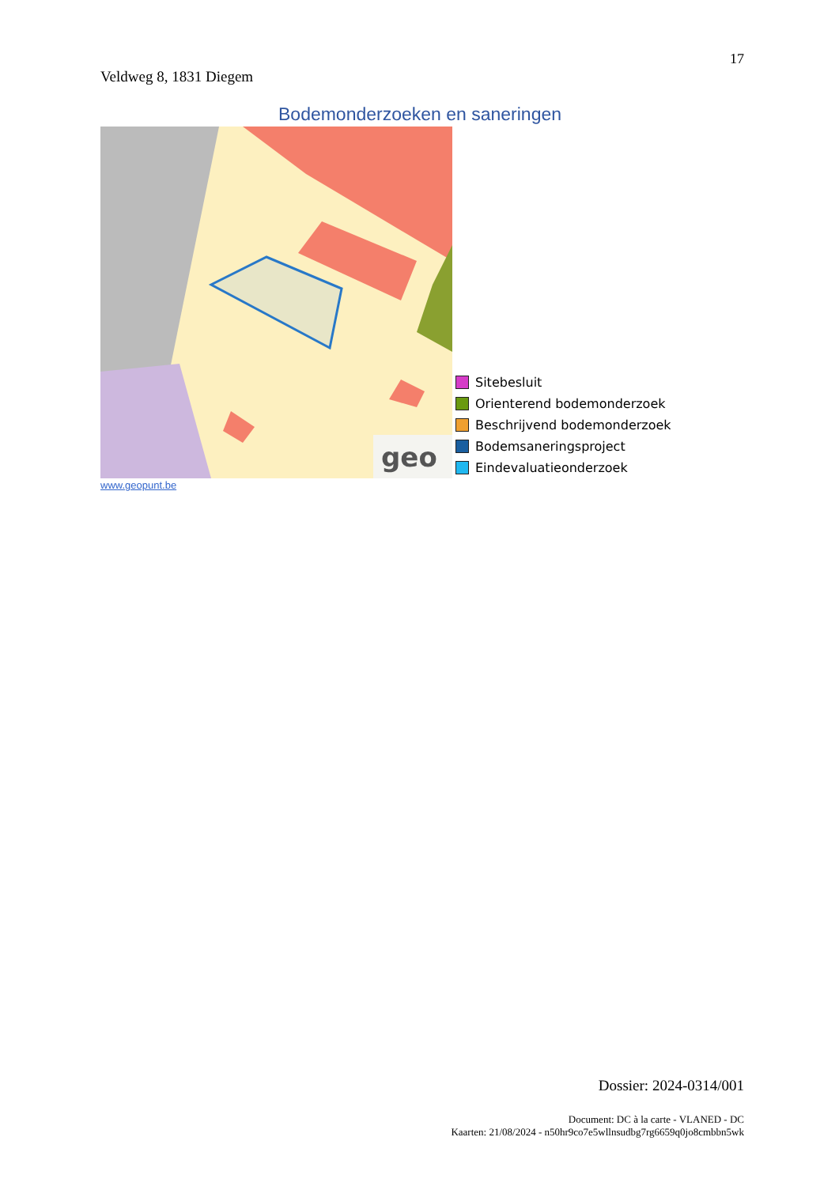17
Veldweg 8, 1831 Diegem
Bodemonderzoeken en saneringen
geo
Sitebesluit
Orienterend bodemonderzoek
Beschrijvend bodemonderzoek
Bodemsaneringsproject
Eindevaluatieonderzoek
www.geopunt.be
Dossier: 2024-0314/001
Document: DC à la carte - VLANED - DC
Kaarten: 21/08/2024 - n50hr9co7e5wllnsudbg7rg6659q0jo8cmbbn5wk